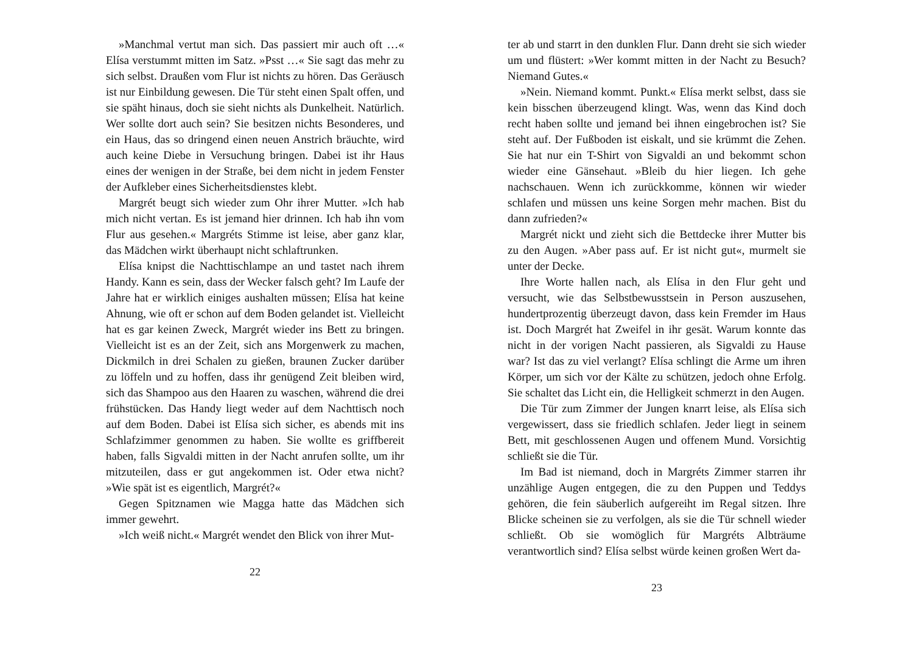»Manchmal vertut man sich. Das passiert mir auch oft …« Elísa verstummt mitten im Satz. »Psst …« Sie sagt das mehr zu sich selbst. Draußen vom Flur ist nichts zu hören. Das Geräusch ist nur Einbildung gewesen. Die Tür steht einen Spalt offen, und sie späht hinaus, doch sie sieht nichts als Dunkelheit. Natürlich. Wer sollte dort auch sein? Sie besitzen nichts Besonderes, und ein Haus, das so dringend einen neuen Anstrich bräuchte, wird auch keine Diebe in Versuchung bringen. Dabei ist ihr Haus eines der wenigen in der Straße, bei dem nicht in jedem Fenster der Aufkleber eines Sicherheitsdienstes klebt.
Margrét beugt sich wieder zum Ohr ihrer Mutter. »Ich hab mich nicht vertan. Es ist jemand hier drinnen. Ich hab ihn vom Flur aus gesehen.« Margréts Stimme ist leise, aber ganz klar, das Mädchen wirkt überhaupt nicht schlaftrunken.
Elísa knipst die Nachttischlampe an und tastet nach ihrem Handy. Kann es sein, dass der Wecker falsch geht? Im Laufe der Jahre hat er wirklich einiges aushalten müssen; Elísa hat keine Ahnung, wie oft er schon auf dem Boden gelandet ist. Vielleicht hat es gar keinen Zweck, Margrét wieder ins Bett zu bringen. Vielleicht ist es an der Zeit, sich ans Morgenwerk zu machen, Dickmilch in drei Schalen zu gießen, braunen Zucker darüber zu löffeln und zu hoffen, dass ihr genügend Zeit bleiben wird, sich das Shampoo aus den Haaren zu waschen, während die drei frühstücken. Das Handy liegt weder auf dem Nachttisch noch auf dem Boden. Dabei ist Elísa sich sicher, es abends mit ins Schlafzimmer genommen zu haben. Sie wollte es griffbereit haben, falls Sigvaldi mitten in der Nacht anrufen sollte, um ihr mitzuteilen, dass er gut angekommen ist. Oder etwa nicht? »Wie spät ist es eigentlich, Margrét?«
Gegen Spitznamen wie Magga hatte das Mädchen sich immer gewehrt.
»Ich weiß nicht.« Margrét wendet den Blick von ihrer Mut-
22
ter ab und starrt in den dunklen Flur. Dann dreht sie sich wieder um und flüstert: »Wer kommt mitten in der Nacht zu Besuch? Niemand Gutes.«
»Nein. Niemand kommt. Punkt.« Elísa merkt selbst, dass sie kein bisschen überzeugend klingt. Was, wenn das Kind doch recht haben sollte und jemand bei ihnen eingebrochen ist? Sie steht auf. Der Fußboden ist eiskalt, und sie krümmt die Zehen. Sie hat nur ein T-Shirt von Sigvaldi an und bekommt schon wieder eine Gänsehaut. »Bleib du hier liegen. Ich gehe nachschauen. Wenn ich zurückkomme, können wir wieder schlafen und müssen uns keine Sorgen mehr machen. Bist du dann zufrieden?«
Margrét nickt und zieht sich die Bettdecke ihrer Mutter bis zu den Augen. »Aber pass auf. Er ist nicht gut«, murmelt sie unter der Decke.
Ihre Worte hallen nach, als Elísa in den Flur geht und versucht, wie das Selbstbewusstsein in Person auszusehen, hundertprozentig überzeugt davon, dass kein Fremder im Haus ist. Doch Margrét hat Zweifel in ihr gesät. Warum konnte das nicht in der vorigen Nacht passieren, als Sigvaldi zu Hause war? Ist das zu viel verlangt? Elísa schlingt die Arme um ihren Körper, um sich vor der Kälte zu schützen, jedoch ohne Erfolg. Sie schaltet das Licht ein, die Helligkeit schmerzt in den Augen.
Die Tür zum Zimmer der Jungen knarrt leise, als Elísa sich vergewissert, dass sie friedlich schlafen. Jeder liegt in seinem Bett, mit geschlossenen Augen und offenem Mund. Vorsichtig schließt sie die Tür.
Im Bad ist niemand, doch in Margréts Zimmer starren ihr unzählige Augen entgegen, die zu den Puppen und Teddys gehören, die fein säuberlich aufgereiht im Regal sitzen. Ihre Blicke scheinen sie zu verfolgen, als sie die Tür schnell wieder schließt. Ob sie womöglich für Margréts Albträume verantwortlich sind? Elísa selbst würde keinen großen Wert da-
23